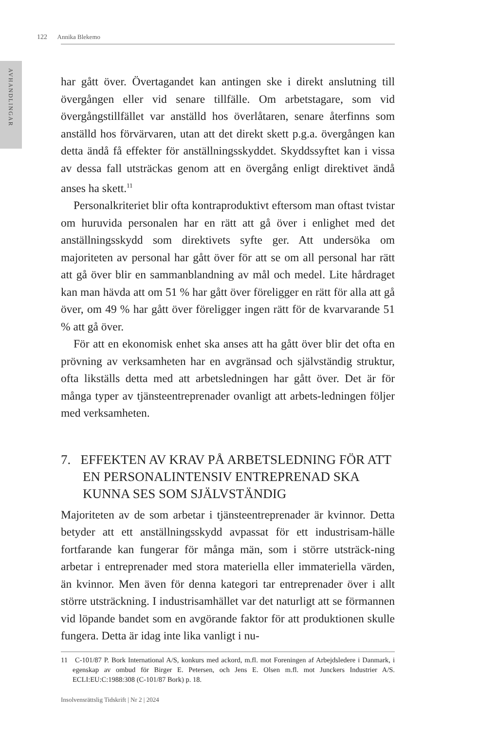AVHANDLINGAR
122 Annika Blekemo
har gått över. Övertagandet kan antingen ske i direkt anslutning till övergången eller vid senare tillfälle. Om arbetstagare, som vid övergångstillfället var anställd hos överlåtaren, senare återfinns som anställd hos förvärvaren, utan att det direkt skett p.g.a. övergången kan detta ändå få effekter för anställningsskyddet. Skyddssyftet kan i vissa av dessa fall utsträckas genom att en övergång enligt direktivet ändå anses ha skett.<sup>11</sup>
Personalkriteriet blir ofta kontraproduktivt eftersom man oftast tvistar om huruvida personalen har en rätt att gå över i enlighet med det anställningsskydd som direktivets syfte ger. Att undersöka om majoriteten av personal har gått över för att se om all personal har rätt att gå över blir en sammanblandning av mål och medel. Lite hårdraget kan man hävda att om 51 % har gått över föreligger en rätt för alla att gå över, om 49 % har gått över föreligger ingen rätt för de kvarvarande 51 % att gå över.
För att en ekonomisk enhet ska anses att ha gått över blir det ofta en prövning av verksamheten har en avgränsad och självständig struktur, ofta likställs detta med att arbetsledningen har gått över. Det är för många typer av tjänsteentreprenader ovanligt att arbets-ledningen följer med verksamheten.
7. EFFEKTEN AV KRAV PÅ ARBETSLEDNING FÖR ATT EN PERSONALINTENSIV ENTREPRENAD SKA KUNNA SES SOM SJÄLVSTÄNDIG
Majoriteten av de som arbetar i tjänsteentreprenader är kvinnor. Detta betyder att ett anställningsskydd avpassat för ett industrisam-hälle fortfarande kan fungerar för många män, som i större utsträck-ning arbetar i entreprenader med stora materiella eller immateriella värden, än kvinnor. Men även för denna kategori tar entreprenader över i allt större utsträckning. I industrisamhället var det naturligt att se förmannen vid löpande bandet som en avgörande faktor för att produktionen skulle fungera. Detta är idag inte lika vanligt i nu-
11 C-101/87 P. Bork International A/S, konkurs med ackord, m.fl. mot Foreningen af Arbejdsledere i Danmark, i egenskap av ombud för Birger E. Petersen, och Jens E. Olsen m.fl. mot Junckers Industrier A/S. ECLI:EU:C:1988:308 (C-101/87 Bork) p. 18.
Insolvensrättslig Tidskrift | Nr 2 | 2024